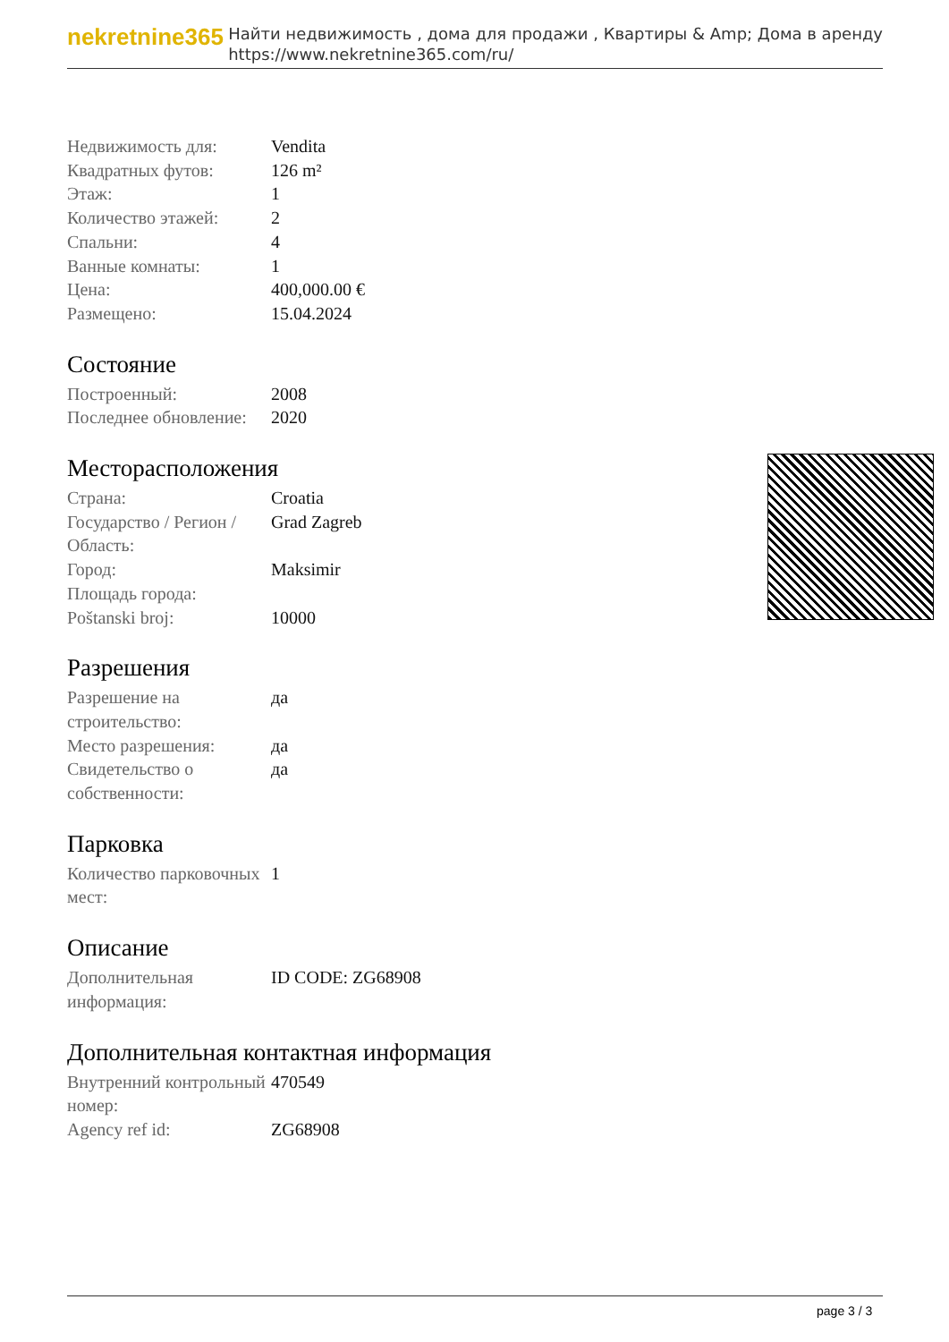nekretnine365
Найти недвижимость , дома для продажи , Квартиры & Amp; Дома в аренду
https://www.nekretnine365.com/ru/
| Недвижимость для: | Vendita |
| Квадратных футов: | 126 m² |
| Этаж: | 1 |
| Количество этажей: | 2 |
| Спальни: | 4 |
| Ванные комнаты: | 1 |
| Цена: | 400,000.00 € |
| Размещено: | 15.04.2024 |
Состояние
| Построенный: | 2008 |
| Последнее обновление: | 2020 |
Месторасположения
| Страна: | Croatia |
| Государство / Регион / Область: | Grad Zagreb |
| Город: | Maksimir |
| Площадь города: | |
| Poštanski broj: | 10000 |
Разрешения
| Разрешение на строительство: | да |
| Место разрешения: | да |
| Свидетельство о собственности: | да |
Парковка
| Количество парковочных мест: | 1 |
Описание
| Дополнительная информация: | ID CODE: ZG68908 |
Дополнительная контактная информация
| Внутренний контрольный номер: | 470549 |
| Agency ref id: | ZG68908 |
page 3 / 3